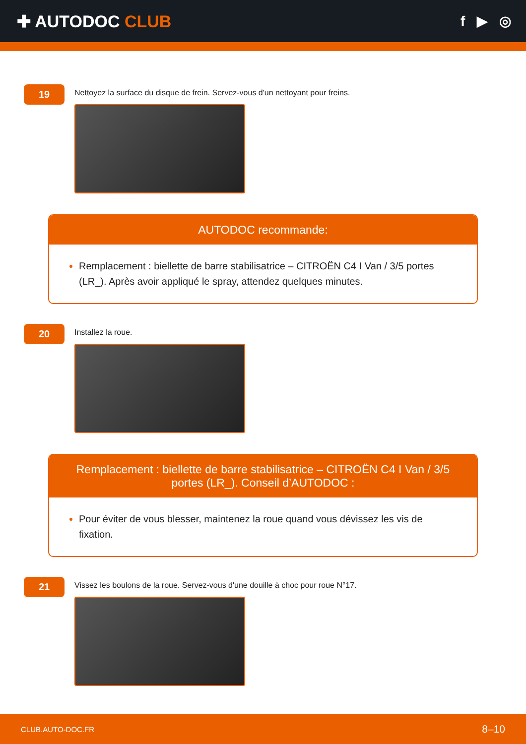✚ AUTODOC CLUB
f ▶ ◎
19
Nettoyez la surface du disque de frein. Servez-vous d'un nettoyant pour freins.
AUTODOC recommande:
Remplacement : biellette de barre stabilisatrice – CITROËN C4 I Van / 3/5 portes (LR_). Après avoir appliqué le spray, attendez quelques minutes.
20
Installez la roue.
Remplacement : biellette de barre stabilisatrice – CITROËN C4 I Van / 3/5 portes (LR_). Conseil d’AUTODOC :
Pour éviter de vous blesser, maintenez la roue quand vous dévissez les vis de fixation.
21
Vissez les boulons de la roue. Servez-vous d'une douille à choc pour roue N°17.
CLUB.AUTO-DOC.FR 8–10